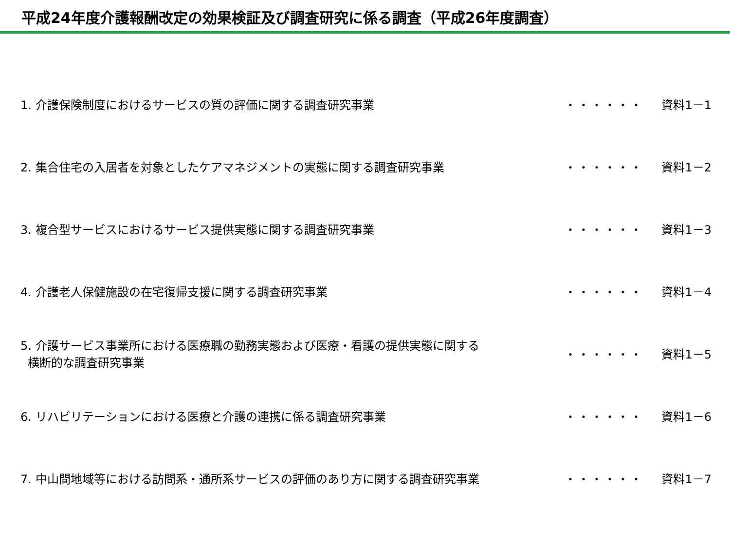平成24年度介護報酬改定の効果検証及び調査研究に係る調査（平成26年度調査）
| 1. 介護保険制度におけるサービスの質の評価に関する調査研究事業 | ・・・・・・ | 資料1－1 |
| 2. 集合住宅の入居者を対象としたケアマネジメントの実態に関する調査研究事業 | ・・・・・・ | 資料1－2 |
| 3. 複合型サービスにおけるサービス提供実態に関する調査研究事業 | ・・・・・・ | 資料1－3 |
| 4. 介護老人保健施設の在宅復帰支援に関する調査研究事業 | ・・・・・・ | 資料1－4 |
| 5. 介護サービス事業所における医療職の勤務実態および医療・看護の提供実態に関する 横断的な調査研究事業 | ・・・・・・ | 資料1－5 |
| 6. リハビリテーションにおける医療と介護の連携に係る調査研究事業 | ・・・・・・ | 資料1－6 |
| 7. 中山間地域等における訪問系・通所系サービスの評価のあり方に関する調査研究事業 | ・・・・・・ | 資料1－7 |